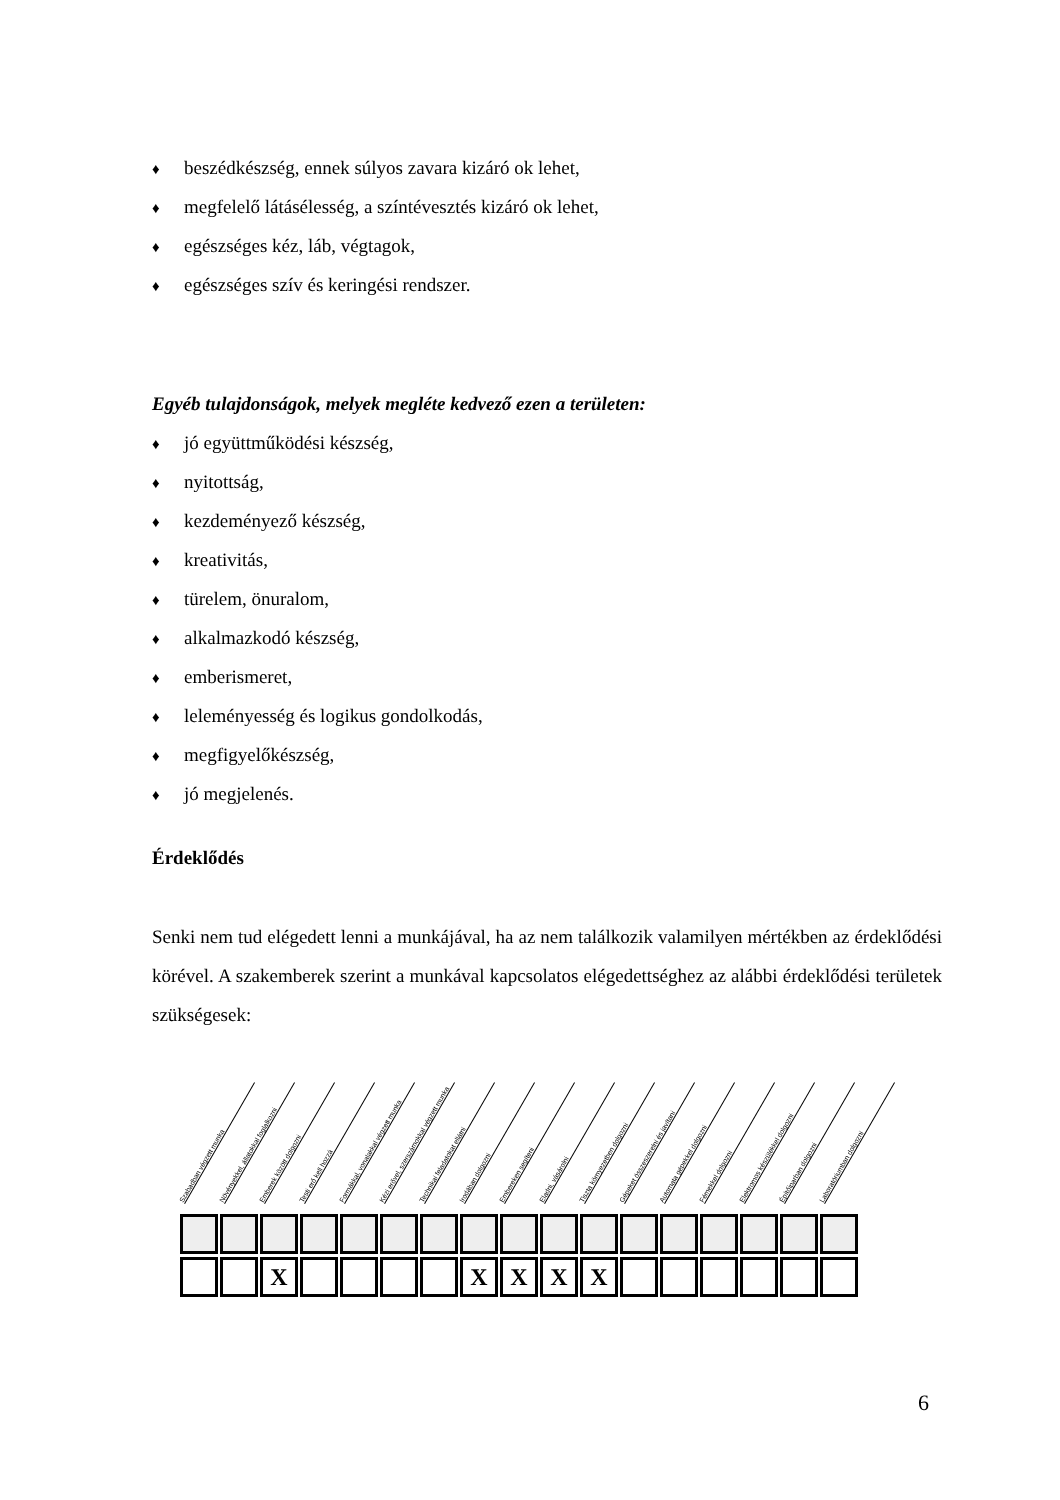♦ beszédkészség, ennek súlyos zavara kizáró ok lehet,
♦ megfelelő látásélesség, a színtévesztés kizáró ok lehet,
♦ egészséges kéz, láb, végtagok,
♦ egészséges szív és keringési rendszer.
Egyéb tulajdonságok, melyek megléte kedvező ezen a területen:
♦ jó együttműködési készség,
♦ nyitottság,
♦ kezdeményező készség,
♦ kreativitás,
♦ türelem, önuralom,
♦ alkalmazkodó készség,
♦ emberismeret,
♦ leleményesség és logikus gondolkodás,
♦ megfigyelőkészség,
♦ jó megjelenés.
Érdeklődés
Senki nem tud elégedett lenni a munkájával, ha az nem találkozik valamilyen mértékben az érdeklődési körével. A szakemberek szerint a munkával kapcsolatos elégedettséghez az alábbi érdeklődési területek szükségesek:
Szabadban végzett munka
Növényekkel, állatokkal foglalkozni
Emberek között dolgozni
X
Testi erő kell hozzá
Formákkal, vonalakkal végzett munka
Kézi erővel, szerszámokkal végzett munka
Technikai feladatokat ellátni
Irodában dolgozni
X
Embereken segíteni
X
Eladni, vásárolni
X
Tiszta környezetben dolgozni
X
Gépeket összeszerelni és javítani
Automata gépekkel dolgozni
Fémekkel dolgozni
Elektromos készülékkel dolgozni
Építőiparban dolgozni
Laboratóriumban dolgozni
6